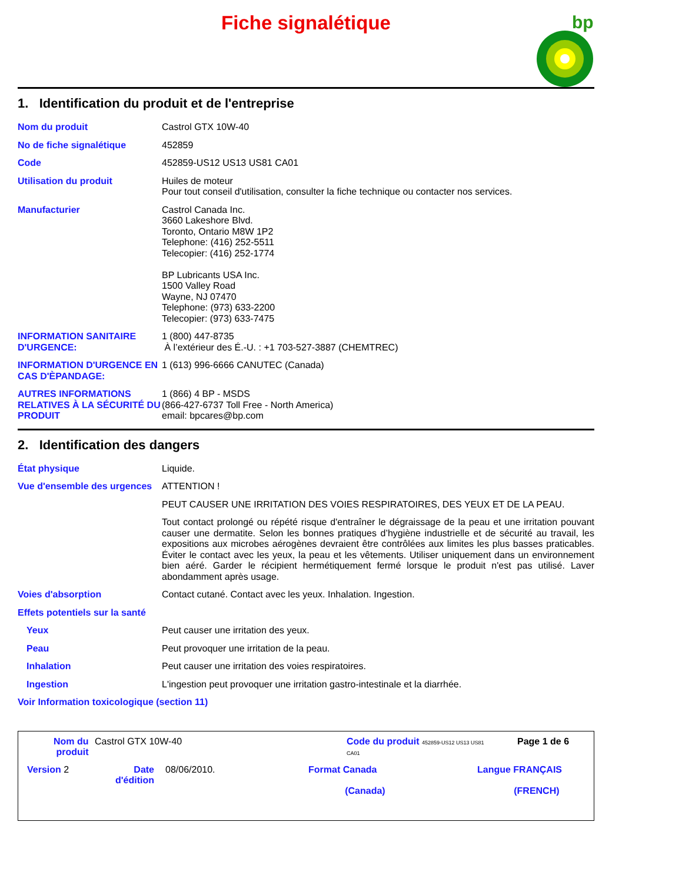Fiche signalétique
bp
1. Identification du produit et de l'entreprise
Nom du produit Castrol GTX 10W-40
No de fiche signalétique 452859
Code 452859-US12 US13 US81 CA01
Utilisation du produit Huiles de moteur
Pour tout conseil d'utilisation, consulter la fiche technique ou contacter nos services.
Manufacturier Castrol Canada Inc.
3660 Lakeshore Blvd.
Toronto, Ontario M8W 1P2
Telephone: (416) 252-5511
Telecopier: (416) 252-1774
BP Lubricants USA Inc.
1500 Valley Road
Wayne, NJ 07470
Telephone: (973) 633-2200
Telecopier: (973) 633-7475
INFORMATION SANITAIRE D'URGENCE:
1 (800) 447-8735
À l’extérieur des É.-U. : +1 703-527-3887 (CHEMTREC)
INFORMATION D'URGENCE EN CAS D'ÈPANDAGE:
1 (613) 996-6666 CANUTEC (Canada)
AUTRES INFORMATIONS RELATIVES À LA SÉCURITÉ DU PRODUIT
1 (866) 4 BP - MSDS
(866-427-6737 Toll Free - North America)
email: bpcares@bp.com
2. Identification des dangers
État physique Liquide.
Vue d'ensemble des urgences
ATTENTION !
PEUT CAUSER UNE IRRITATION DES VOIES RESPIRATOIRES, DES YEUX ET DE LA PEAU.
Tout contact prolongé ou répété risque d'entraîner le dégraissage de la peau et une irritation pouvant causer une dermatite. Selon les bonnes pratiques d’hygiène industrielle et de sécurité au travail, les expositions aux microbes aérogènes devraient être contrôlées aux limites les plus basses praticables. Éviter le contact avec les yeux, la peau et les vêtements. Utiliser uniquement dans un environnement bien aéré. Garder le récipient hermétiquement fermé lorsque le produit n'est pas utilisé. Laver abondamment après usage.
Voies d'absorption Contact cutané. Contact avec les yeux. Inhalation. Ingestion.
Effets potentiels sur la santé
Yeux Peut causer une irritation des yeux.
Peau Peut provoquer une irritation de la peau.
Inhalation Peut causer une irritation des voies respiratoires.
Ingestion L'ingestion peut provoquer une irritation gastro-intestinale et la diarrhée.
Voir Information toxicologique (section 11)
Nom du
produit
Castrol GTX 10W-40
Code du produit 452859-US12 US13 US81
CA01
Page 1 de 6
Version 2
Date
d'édition
08/06/2010.
Format Canada
(Canada)
Langue FRANÇAIS
(FRENCH)